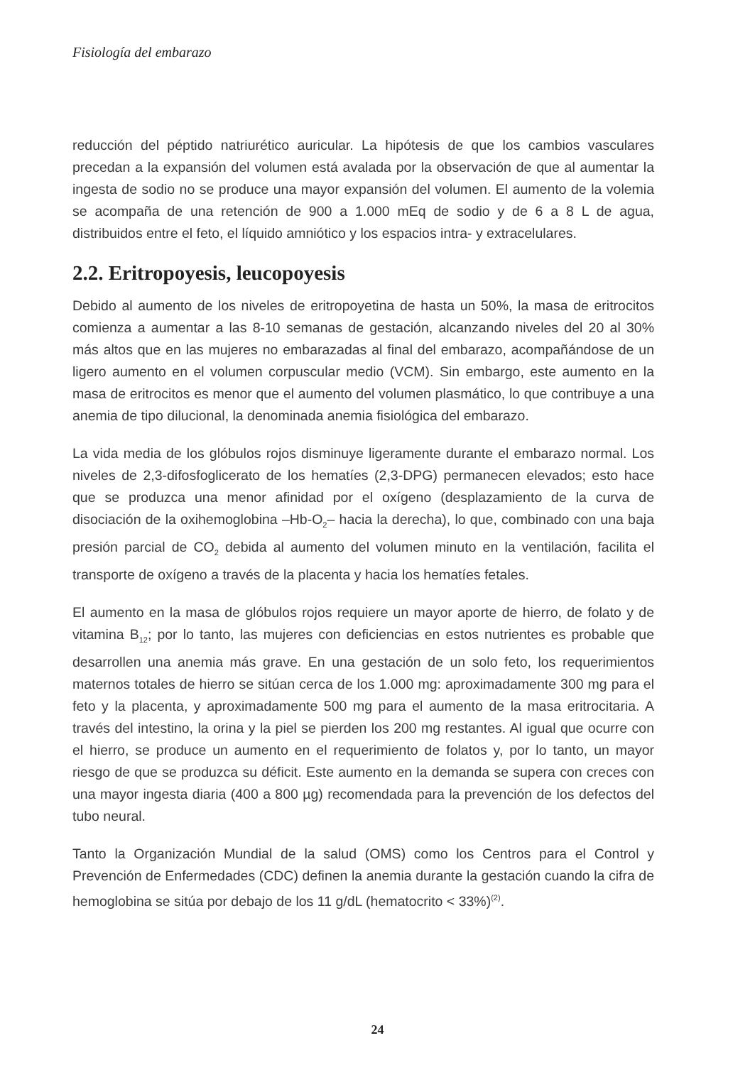Fisiología del embarazo
reducción del péptido natriurético auricular. La hipótesis de que los cambios vasculares precedan a la expansión del volumen está avalada por la observación de que al aumentar la ingesta de sodio no se produce una mayor expansión del volumen. El aumento de la volemia se acompaña de una retención de 900 a 1.000 mEq de sodio y de 6 a 8 L de agua, distribuidos entre el feto, el líquido amniótico y los espacios intra- y extracelulares.
2.2. Eritropoyesis, leucopoyesis
Debido al aumento de los niveles de eritropoyetina de hasta un 50%, la masa de eritrocitos comienza a aumentar a las 8-10 semanas de gestación, alcanzando niveles del 20 al 30% más altos que en las mujeres no embarazadas al final del embarazo, acompañándose de un ligero aumento en el volumen corpuscular medio (VCM). Sin embargo, este aumento en la masa de eritrocitos es menor que el aumento del volumen plasmático, lo que contribuye a una anemia de tipo dilucional, la denominada anemia fisiológica del embarazo.
La vida media de los glóbulos rojos disminuye ligeramente durante el embarazo normal. Los niveles de 2,3-difosfoglicerato de los hematíes (2,3-DPG) permanecen elevados; esto hace que se produzca una menor afinidad por el oxígeno (desplazamiento de la curva de disociación de la oxihemoglobina –Hb-O<sub>2</sub>– hacia la derecha), lo que, combinado con una baja presión parcial de CO<sub>2</sub> debida al aumento del volumen minuto en la ventilación, facilita el transporte de oxígeno a través de la placenta y hacia los hematíes fetales.
El aumento en la masa de glóbulos rojos requiere un mayor aporte de hierro, de folato y de vitamina B<sub>12</sub>; por lo tanto, las mujeres con deficiencias en estos nutrientes es probable que desarrollen una anemia más grave. En una gestación de un solo feto, los requerimientos maternos totales de hierro se sitúan cerca de los 1.000 mg: aproximadamente 300 mg para el feto y la placenta, y aproximadamente 500 mg para el aumento de la masa eritrocitaria. A través del intestino, la orina y la piel se pierden los 200 mg restantes. Al igual que ocurre con el hierro, se produce un aumento en el requerimiento de folatos y, por lo tanto, un mayor riesgo de que se produzca su déficit. Este aumento en la demanda se supera con creces con una mayor ingesta diaria (400 a 800 µg) recomendada para la prevención de los defectos del tubo neural.
Tanto la Organización Mundial de la salud (OMS) como los Centros para el Control y Prevención de Enfermedades (CDC) definen la anemia durante la gestación cuando la cifra de hemoglobina se sitúa por debajo de los 11 g/dL (hematocrito < 33%)<sup>(2)</sup>.
24